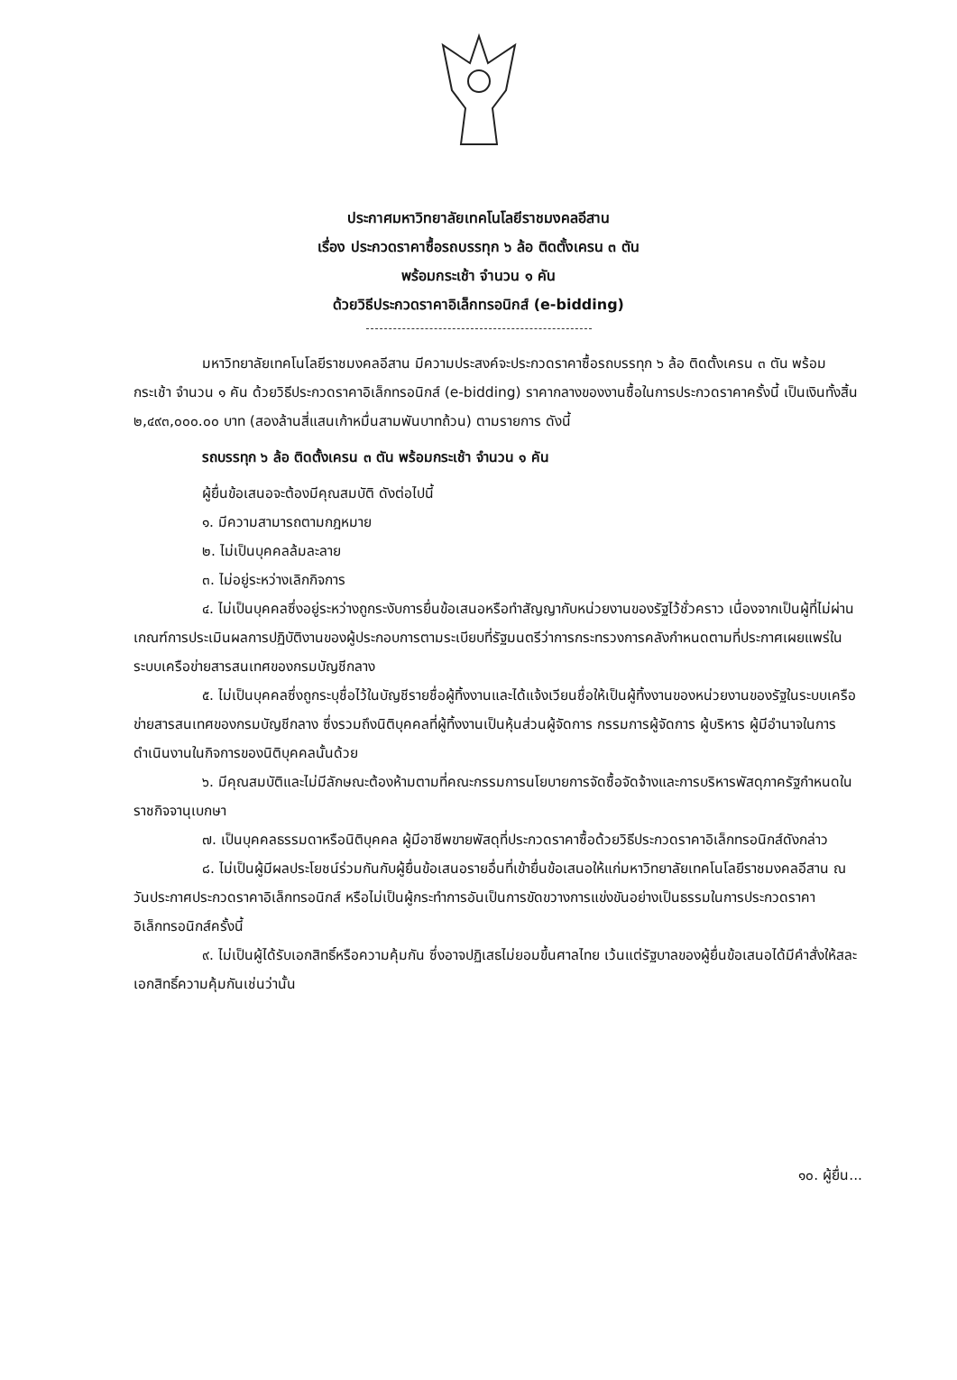ประกาศมหาวิทยาลัยเทคโนโลยีราชมงคลอีสาน
เรื่อง ประกวดราคาซื้อรถบรรทุก ๖ ล้อ ติดตั้งเครน ๓ ตัน
พร้อมกระเช้า จำนวน ๑ คัน
ด้วยวิธีประกวดราคาอิเล็กทรอนิกส์ (e-bidding)
มหาวิทยาลัยเทคโนโลยีราชมงคลอีสาน มีความประสงค์จะประกวดราคาซื้อรถบรรทุก ๖ ล้อ ติดตั้งเครน ๓ ตัน พร้อมกระเช้า จำนวน ๑ คัน ด้วยวิธีประกวดราคาอิเล็กทรอนิกส์ (e-bidding) ราคากลางของงานซื้อในการประกวดราคาครั้งนี้ เป็นเงินทั้งสิ้น ๒,๔๙๓,๐๐๐.๐๐ บาท (สองล้านสี่แสนเก้าหมื่นสามพันบาทถ้วน) ตามรายการ ดังนี้
รถบรรทุก ๖ ล้อ ติดตั้งเครน ๓ ตัน พร้อมกระเช้า จำนวน ๑ คัน
ผู้ยื่นข้อเสนอจะต้องมีคุณสมบัติ ดังต่อไปนี้
๑. มีความสามารถตามกฎหมาย
๒. ไม่เป็นบุคคลล้มละลาย
๓. ไม่อยู่ระหว่างเลิกกิจการ
๔. ไม่เป็นบุคคลซึ่งอยู่ระหว่างถูกระงับการยื่นข้อเสนอหรือทำสัญญากับหน่วยงานของรัฐไว้ชั่วคราว เนื่องจากเป็นผู้ที่ไม่ผ่านเกณฑ์การประเมินผลการปฏิบัติงานของผู้ประกอบการตามระเบียบที่รัฐมนตรีว่าการกระทรวงการคลังกำหนดตามที่ประกาศเผยแพร่ในระบบเครือข่ายสารสนเทศของกรมบัญชีกลาง
๕. ไม่เป็นบุคคลซึ่งถูกระบุชื่อไว้ในบัญชีรายชื่อผู้ทิ้งงานและได้แจ้งเวียนชื่อให้เป็นผู้ทิ้งงานของหน่วยงานของรัฐในระบบเครือข่ายสารสนเทศของกรมบัญชีกลาง ซึ่งรวมถึงนิติบุคคลที่ผู้ทิ้งงานเป็นหุ้นส่วนผู้จัดการ กรรมการผู้จัดการ ผู้บริหาร ผู้มีอำนาจในการดำเนินงานในกิจการของนิติบุคคลนั้นด้วย
๖. มีคุณสมบัติและไม่มีลักษณะต้องห้ามตามที่คณะกรรมการนโยบายการจัดซื้อจัดจ้างและการบริหารพัสดุภาครัฐกำหนดในราชกิจจานุเบกษา
๗. เป็นบุคคลธรรมดาหรือนิติบุคคล ผู้มีอาชีพขายพัสดุที่ประกวดราคาซื้อด้วยวิธีประกวดราคาอิเล็กทรอนิกส์ดังกล่าว
๘. ไม่เป็นผู้มีผลประโยชน์ร่วมกันกับผู้ยื่นข้อเสนอรายอื่นที่เข้ายื่นข้อเสนอให้แก่มหาวิทยาลัยเทคโนโลยีราชมงคลอีสาน ณ วันประกาศประกวดราคาอิเล็กทรอนิกส์ หรือไม่เป็นผู้กระทำการอันเป็นการขัดขวางการแข่งขันอย่างเป็นธรรมในการประกวดราคาอิเล็กทรอนิกส์ครั้งนี้
๙. ไม่เป็นผู้ได้รับเอกสิทธิ์หรือความคุ้มกัน ซึ่งอาจปฏิเสธไม่ยอมขึ้นศาลไทย เว้นแต่รัฐบาลของผู้ยื่นข้อเสนอได้มีคำสั่งให้สละเอกสิทธิ์ความคุ้มกันเช่นว่านั้น
๑๐. ผู้ยื่น...